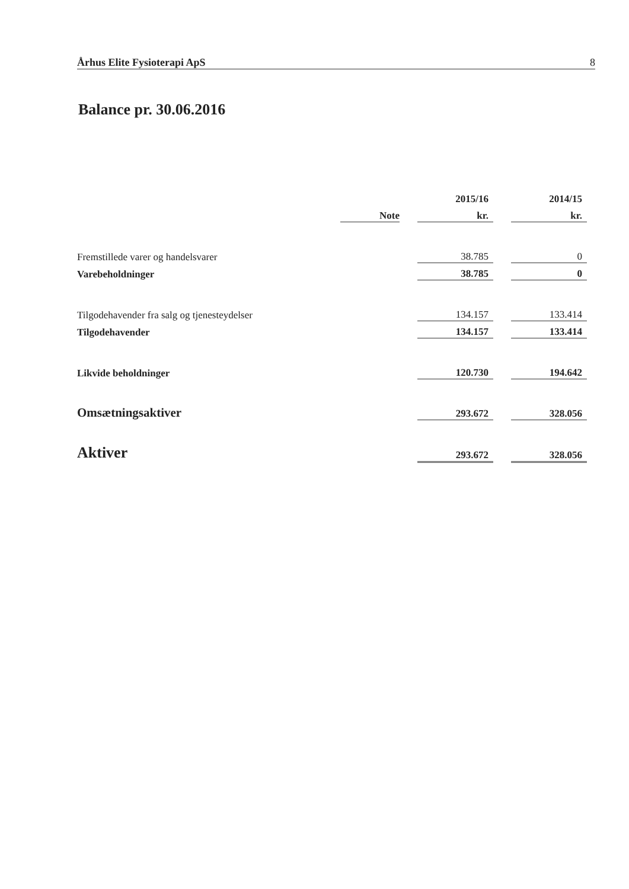Århus Elite Fysioterapi ApS 8
Balance pr. 30.06.2016
| | | | 2015/16 | | 2014/15 |
| | Note | | kr. | | kr. |
| Fremstillede varer og handelsvarer | | | 38.785 | | 0 |
| Varebeholdninger | | | 38.785 | | 0 |
| Tilgodehavender fra salg og tjenesteydelser | | | 134.157 | | 133.414 |
| Tilgodehavender | | | 134.157 | | 133.414 |
| Likvide beholdninger | | | 120.730 | | 194.642 |
| Omsætningsaktiver | | | 293.672 | | 328.056 |
| Aktiver | | | 293.672 | | 328.056 |